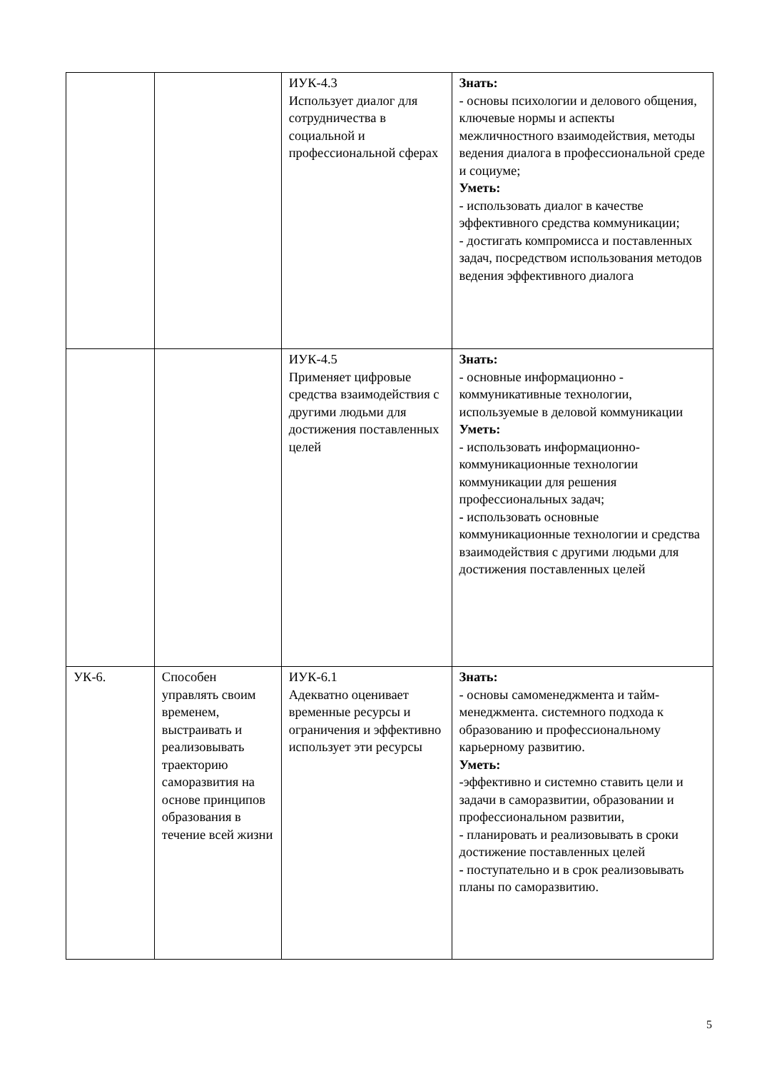| | | ИУК-4.3 Использует диалог для сотрудничества в социальной и профессиональной сферах | Знать: - основы психологии и делового общения, ключевые нормы и аспекты межличностного взаимодействия, методы ведения диалога в профессиональной среде и социуме; Уметь: - использовать диалог в качестве эффективного средства коммуникации; - достигать компромисса и поставленных задач, посредством использования методов ведения эффективного диалога |
| | | ИУК-4.5 Применяет цифровые средства взаимодействия с другими людьми для достижения поставленных целей | Знать: - основные информационно - коммуникативные технологии, используемые в деловой коммуникации Уметь: - использовать информационно-коммуникационные технологии коммуникации для решения профессиональных задач; - использовать основные коммуникационные технологии и средства взаимодействия с другими людьми для достижения поставленных целей |
| УК-6. | Способен управлять своим временем, выстраивать и реализовывать траекторию саморазвития на основе принципов образования в течение всей жизни | ИУК-6.1 Адекватно оценивает временные ресурсы и ограничения и эффективно использует эти ресурсы | Знать: - основы самоменеджмента и тайм-менеджмента. системного подхода к образованию и профессиональному карьерному развитию. Уметь: -эффективно и системно ставить цели и задачи в саморазвитии, образовании и профессиональном развитии, - планировать и реализовывать в сроки достижение поставленных целей - поступательно и в срок реализовывать планы по саморазвитию. |
5